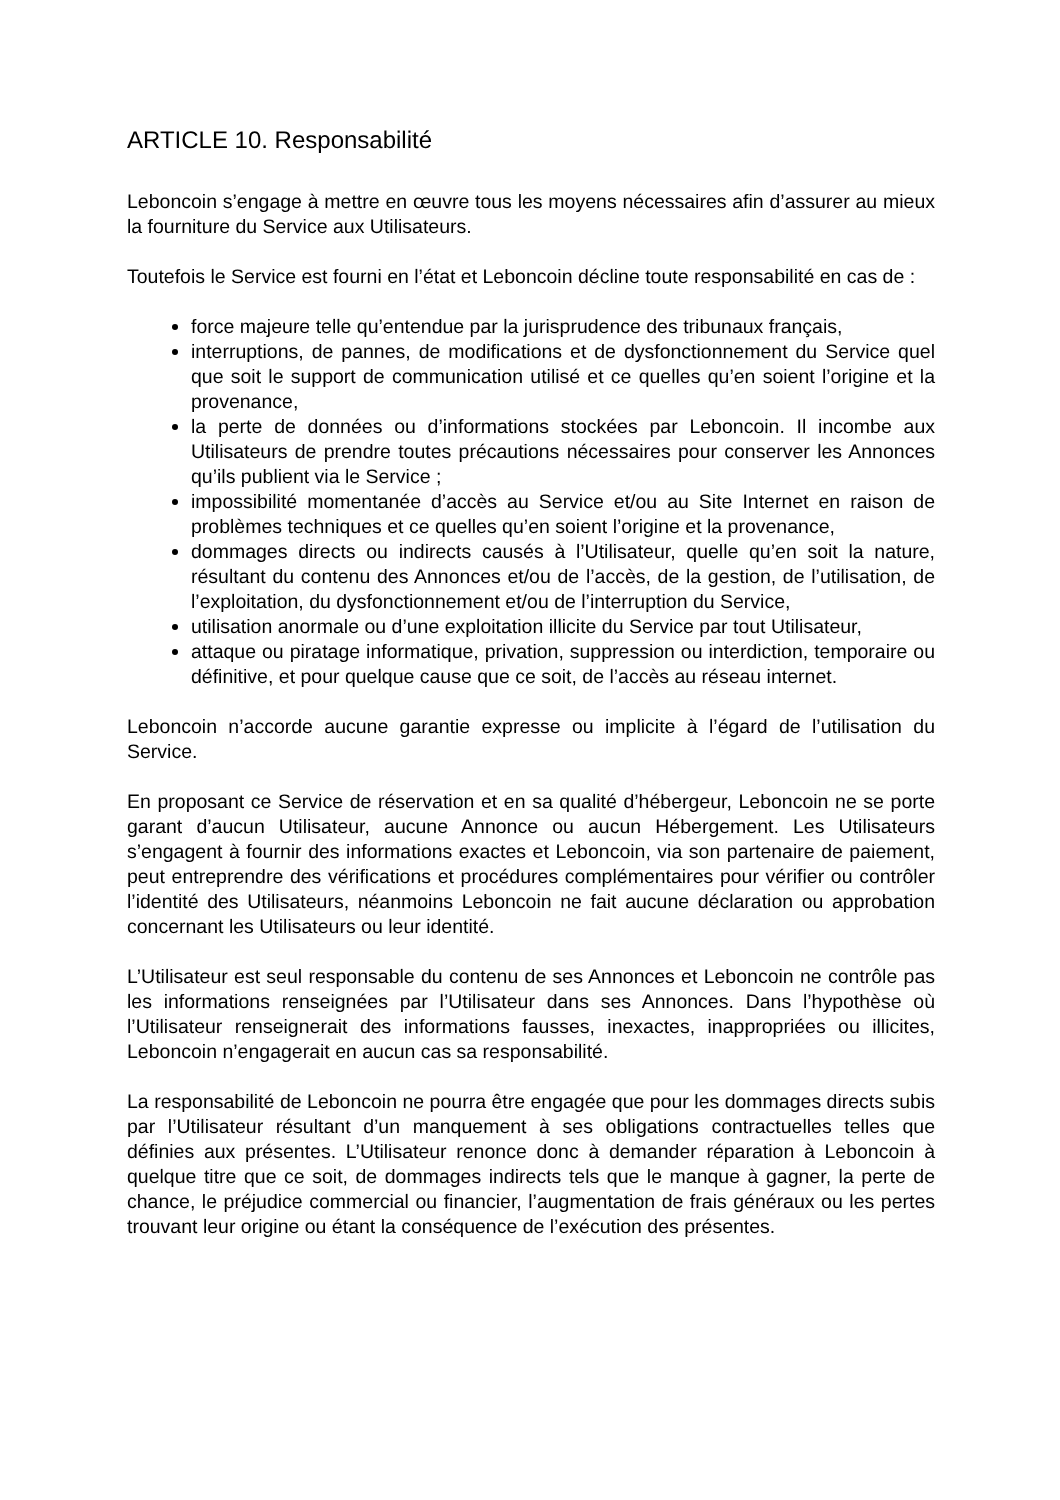ARTICLE 10. Responsabilité
Leboncoin s’engage à mettre en œuvre tous les moyens nécessaires afin d’assurer au mieux la fourniture du Service aux Utilisateurs.
Toutefois le Service est fourni en l’état et Leboncoin décline toute responsabilité en cas de :
force majeure telle qu’entendue par la jurisprudence des tribunaux français,
interruptions, de pannes, de modifications et de dysfonctionnement du Service quel que soit le support de communication utilisé et ce quelles qu’en soient l’origine et la provenance,
la perte de données ou d’informations stockées par Leboncoin. Il incombe aux Utilisateurs de prendre toutes précautions nécessaires pour conserver les Annonces qu’ils publient via le Service ;
impossibilité momentanée d’accès au Service et/ou au Site Internet en raison de problèmes techniques et ce quelles qu’en soient l’origine et la provenance,
dommages directs ou indirects causés à l’Utilisateur, quelle qu’en soit la nature, résultant du contenu des Annonces et/ou de l’accès, de la gestion, de l’utilisation, de l’exploitation, du dysfonctionnement et/ou de l’interruption du Service,
utilisation anormale ou d’une exploitation illicite du Service par tout Utilisateur,
attaque ou piratage informatique, privation, suppression ou interdiction, temporaire ou définitive, et pour quelque cause que ce soit, de l’accès au réseau internet.
Leboncoin n’accorde aucune garantie expresse ou implicite à l’égard de l’utilisation du Service.
En proposant ce Service de réservation et en sa qualité d’hébergeur, Leboncoin ne se porte garant d’aucun Utilisateur, aucune Annonce ou aucun Hébergement. Les Utilisateurs s’engagent à fournir des informations exactes et Leboncoin, via son partenaire de paiement, peut entreprendre des vérifications et procédures complémentaires pour vérifier ou contrôler l’identité des Utilisateurs, néanmoins Leboncoin ne fait aucune déclaration ou approbation concernant les Utilisateurs ou leur identité.
L’Utilisateur est seul responsable du contenu de ses Annonces et Leboncoin ne contrôle pas les informations renseignées par l’Utilisateur dans ses Annonces. Dans l’hypothèse où l’Utilisateur renseignerait des informations fausses, inexactes, inappropriées ou illicites, Leboncoin n’engagerait en aucun cas sa responsabilité.
La responsabilité de Leboncoin ne pourra être engagée que pour les dommages directs subis par l’Utilisateur résultant d’un manquement à ses obligations contractuelles telles que définies aux présentes. L’Utilisateur renonce donc à demander réparation à Leboncoin à quelque titre que ce soit, de dommages indirects tels que le manque à gagner, la perte de chance, le préjudice commercial ou financier, l’augmentation de frais généraux ou les pertes trouvant leur origine ou étant la conséquence de l’exécution des présentes.